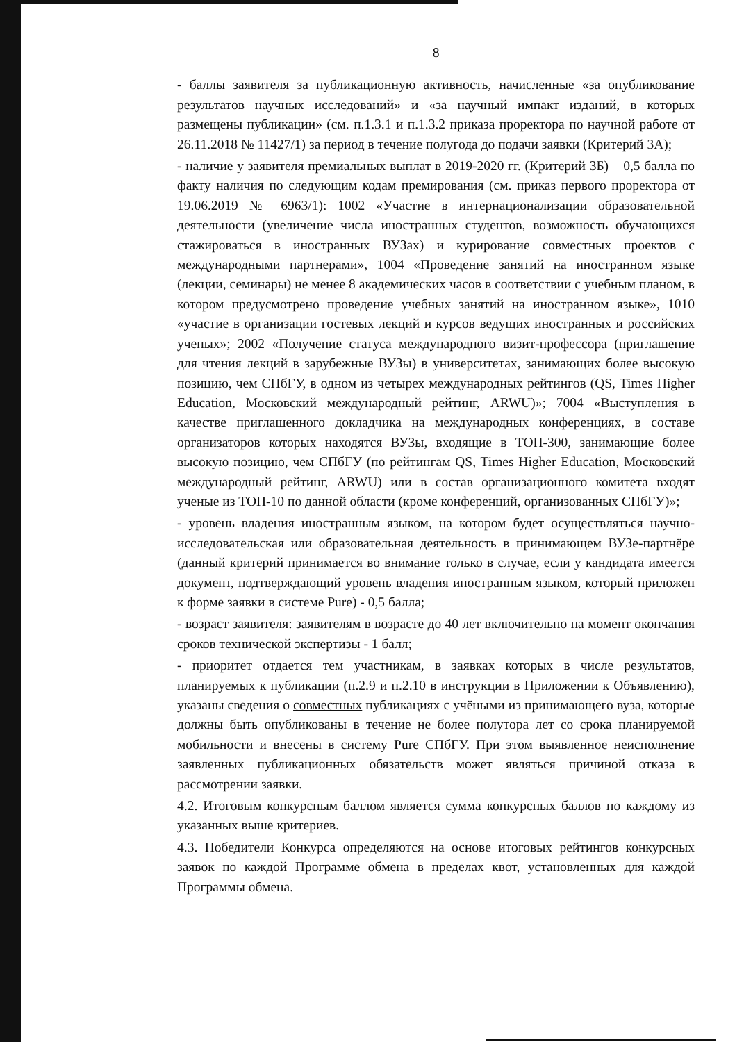8
- баллы заявителя за публикационную активность, начисленные «за опубликование результатов научных исследований» и «за научный импакт изданий, в которых размещены публикации» (см. п.1.3.1 и п.1.3.2 приказа проректора по научной работе от 26.11.2018 № 11427/1) за период в течение полугода до подачи заявки (Критерий 3А);
- наличие у заявителя премиальных выплат в 2019-2020 гг. (Критерий 3Б) – 0,5 балла по факту наличия по следующим кодам премирования (см. приказ первого проректора от 19.06.2019 № 6963/1): 1002 «Участие в интернационализации образовательной деятельности (увеличение числа иностранных студентов, возможность обучающихся стажироваться в иностранных ВУЗах) и курирование совместных проектов с международными партнерами», 1004 «Проведение занятий на иностранном языке (лекции, семинары) не менее 8 академических часов в соответствии с учебным планом, в котором предусмотрено проведение учебных занятий на иностранном языке», 1010 «участие в организации гостевых лекций и курсов ведущих иностранных и российских ученых»; 2002 «Получение статуса международного визит-профессора (приглашение для чтения лекций в зарубежные ВУЗы) в университетах, занимающих более высокую позицию, чем СПбГУ, в одном из четырех международных рейтингов (QS, Times Higher Education, Московский международный рейтинг, ARWU)»; 7004 «Выступления в качестве приглашенного докладчика на международных конференциях, в составе организаторов которых находятся ВУЗы, входящие в ТОП-300, занимающие более высокую позицию, чем СПбГУ (по рейтингам QS, Times Higher Education, Московский международный рейтинг, ARWU) или в состав организационного комитета входят ученые из ТОП-10 по данной области (кроме конференций, организованных СПбГУ)»;
- уровень владения иностранным языком, на котором будет осуществляться научно-исследовательская или образовательная деятельность в принимающем ВУЗе-партнёре (данный критерий принимается во внимание только в случае, если у кандидата имеется документ, подтверждающий уровень владения иностранным языком, который приложен к форме заявки в системе Pure) - 0,5 балла;
- возраст заявителя: заявителям в возрасте до 40 лет включительно на момент окончания сроков технической экспертизы - 1 балл;
- приоритет отдается тем участникам, в заявках которых в числе результатов, планируемых к публикации (п.2.9 и п.2.10 в инструкции в Приложении к Объявлению), указаны сведения о совместных публикациях с учёными из принимающего вуза, которые должны быть опубликованы в течение не более полутора лет со срока планируемой мобильности и внесены в систему Pure СПбГУ. При этом выявленное неисполнение заявленных публикационных обязательств может являться причиной отказа в рассмотрении заявки.
4.2. Итоговым конкурсным баллом является сумма конкурсных баллов по каждому из указанных выше критериев.
4.3. Победители Конкурса определяются на основе итоговых рейтингов конкурсных заявок по каждой Программе обмена в пределах квот, установленных для каждой Программы обмена.